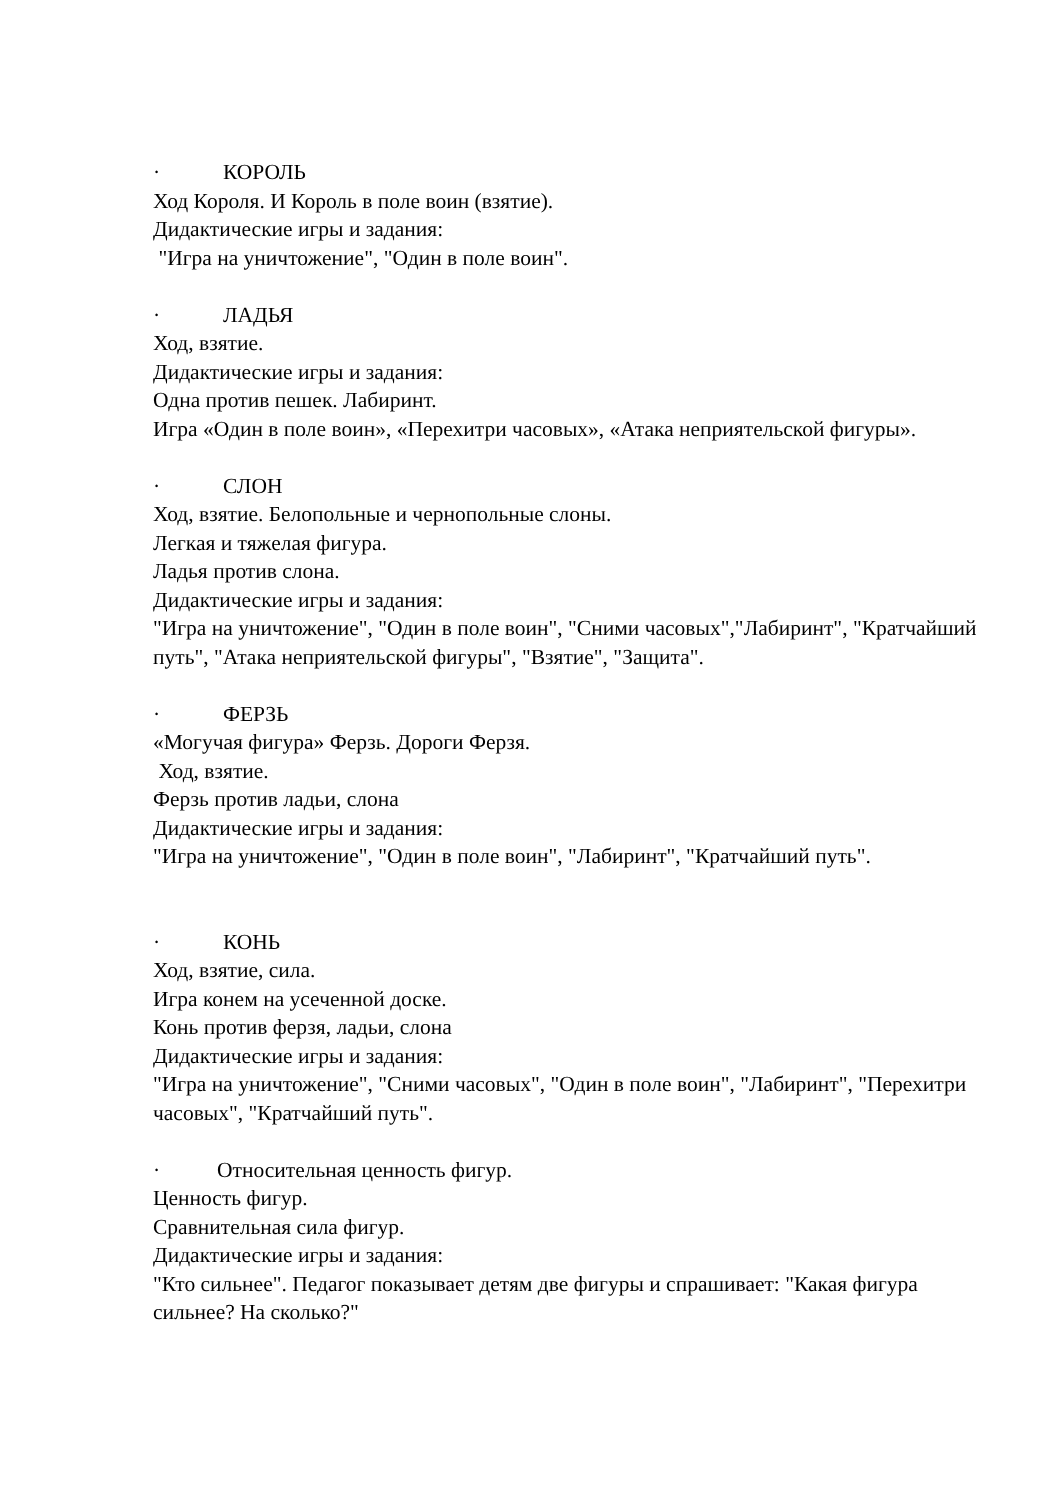· КОРОЛЬ
Ход Короля. И Король в поле воин (взятие).
Дидактические игры и задания:
"Игра на уничтожение", "Один в поле воин".
· ЛАДЬЯ
Ход, взятие.
Дидактические игры и задания:
Одна против пешек. Лабиринт.
Игра «Один в поле воин», «Перехитри часовых», «Атака неприятельской фигуры».
· СЛОН
Ход, взятие. Белопольные и чернопольные слоны.
Легкая и тяжелая фигура.
Ладья против слона.
Дидактические игры и задания:
"Игра на уничтожение", "Один в поле воин", "Сними часовых","Лабиринт", "Кратчайший путь", "Атака неприятельской фигуры", "Взятие", "Защита".
· ФЕРЗЬ
«Могучая фигура» Ферзь. Дороги Ферзя.
Ход, взятие.
Ферзь против ладьи, слона
Дидактические игры и задания:
"Игра на уничтожение", "Один в поле воин", "Лабиринт", "Кратчайший путь".
· КОНЬ
Ход, взятие, сила.
Игра конем на усеченной доске.
Конь против ферзя, ладьи, слона
Дидактические игры и задания:
"Игра на уничтожение", "Сними часовых", "Один в поле воин", "Лабиринт", "Перехитри часовых", "Кратчайший путь".
· Относительная ценность фигур.
Ценность фигур.
Сравнительная сила фигур.
Дидактические игры и задания:
"Кто сильнее". Педагог показывает детям две фигуры и спрашивает: "Какая фигура сильнее? На сколько?"